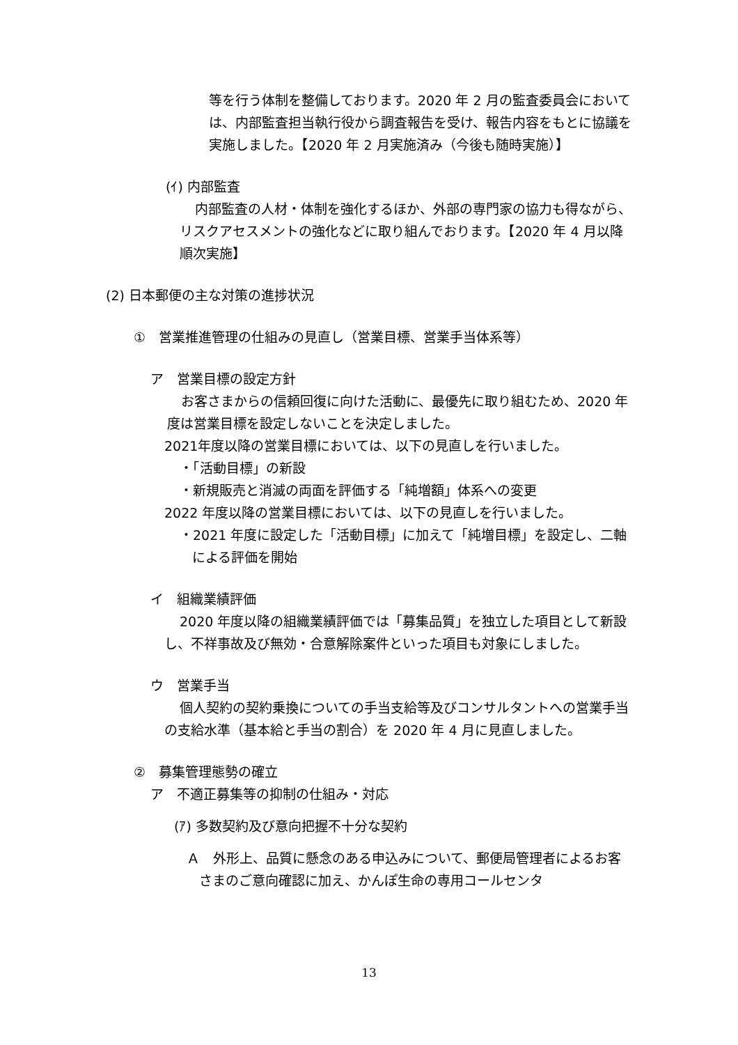等を行う体制を整備しております。2020 年 2 月の監査委員会においては、内部監査担当執行役から調査報告を受け、報告内容をもとに協議を実施しました。【2020 年 2 月実施済み（今後も随時実施）】
(ｲ) 内部監査
内部監査の人材・体制を強化するほか、外部の専門家の協力も得ながら、リスクアセスメントの強化などに取り組んでおります。【2020 年 4 月以降順次実施】
(2) 日本郵便の主な対策の進捗状況
①　営業推進管理の仕組みの見直し（営業目標、営業手当体系等）
ア　営業目標の設定方針
お客さまからの信頼回復に向けた活動に、最優先に取り組むため、2020 年度は営業目標を設定しないことを決定しました。
2021年度以降の営業目標においては、以下の見直しを行いました。
・「活動目標」の新設
・新規販売と消滅の両面を評価する「純増額」体系への変更
2022 年度以降の営業目標においては、以下の見直しを行いました。
・2021 年度に設定した「活動目標」に加えて「純増目標」を設定し、二軸による評価を開始
イ　組織業績評価
2020 年度以降の組織業績評価では「募集品質」を独立した項目として新設し、不祥事故及び無効・合意解除案件といった項目も対象にしました。
ウ　営業手当
個人契約の契約乗換についての手当支給等及びコンサルタントへの営業手当の支給水準（基本給と手当の割合）を 2020 年 4 月に見直しました。
②　募集管理態勢の確立
ア　不適正募集等の抑制の仕組み・対応
(ｱ) 多数契約及び意向把握不十分な契約
Ａ　外形上、品質に懸念のある申込みについて、郵便局管理者によるお客さまのご意向確認に加え、かんぽ生命の専用コールセンタ
13